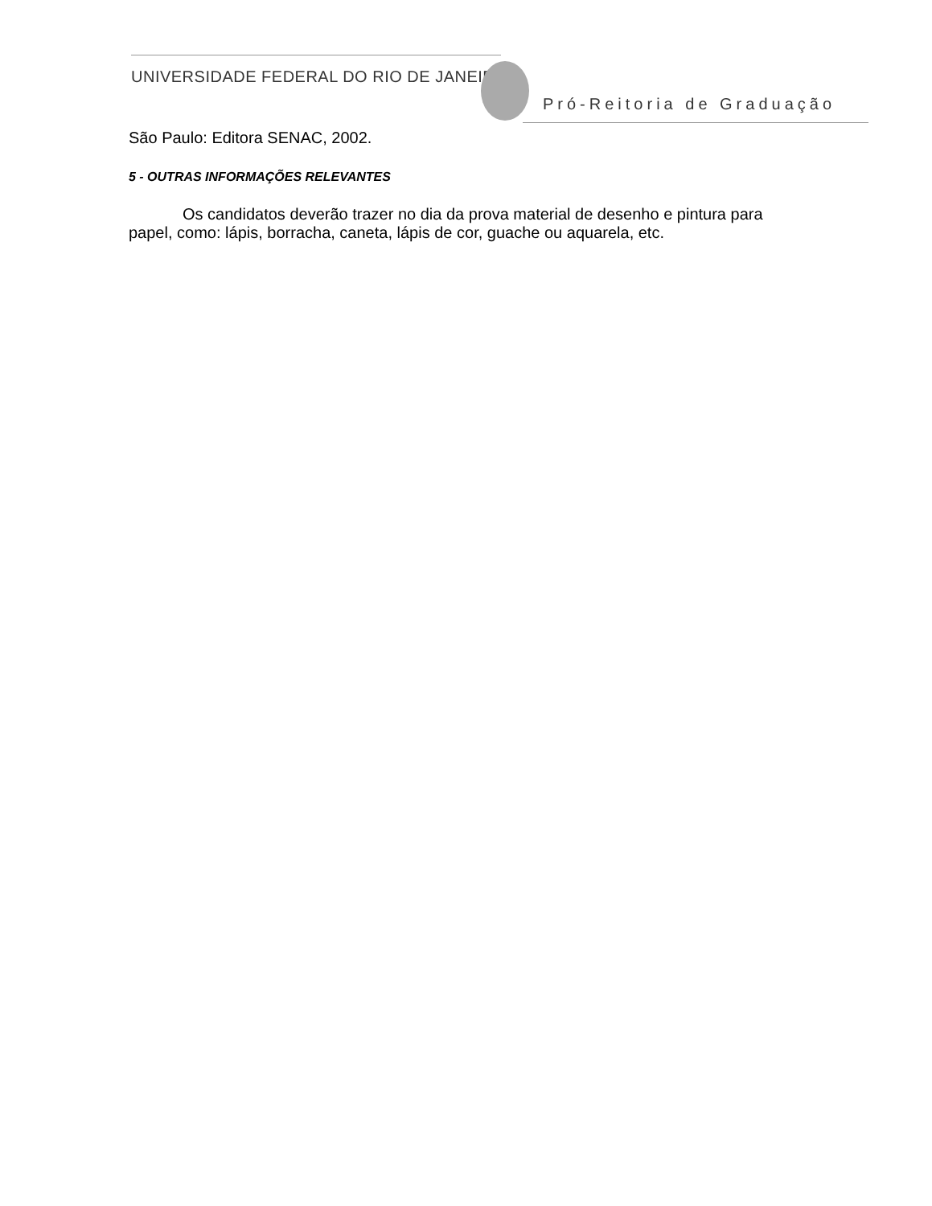UNIVERSIDADE FEDERAL DO RIO DE JANEIRO
Pró-Reitoria de Graduação
São Paulo: Editora SENAC, 2002.
5 - OUTRAS INFORMAÇÕES RELEVANTES
Os candidatos deverão trazer no dia da prova material de desenho e pintura para papel, como: lápis, borracha, caneta, lápis de cor, guache ou aquarela, etc.